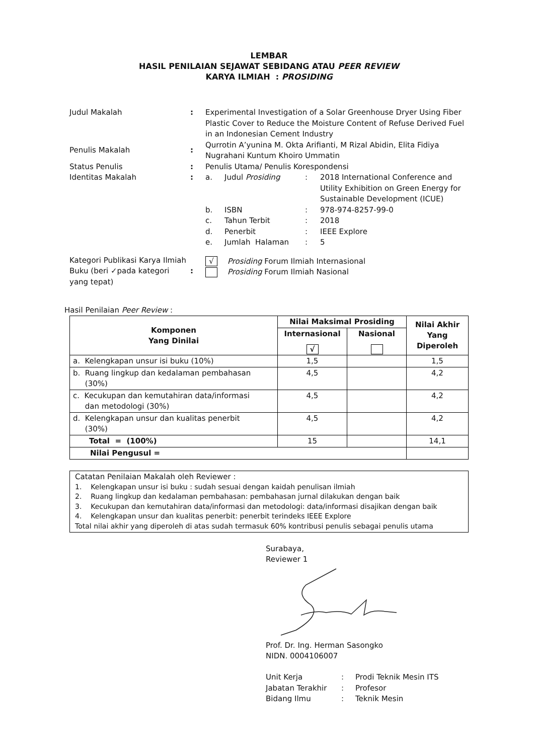LEMBAR
HASIL PENILAIAN SEJAWAT SEBIDANG ATAU PEER REVIEW
KARYA ILMIAH : PROSIDING
| Judul Makalah | : | Experimental Investigation of a Solar Greenhouse Dryer Using Fiber Plastic Cover to Reduce the Moisture Content of Refuse Derived Fuel in an Indonesian Cement Industry | | | |
| Penulis Makalah | : | Qurrotin A’yunina M. Okta Arifianti, M Rizal Abidin, Elita Fidiya Nugrahani Kuntum Khoiro Ummatin | | | |
| Status Penulis | : | Penulis Utama/ Penulis Korespondensi | | | |
| Identitas Makalah | : | a. | Judul Prosiding | : | 2018 International Conference and Utility Exhibition on Green Energy for Sustainable Development (ICUE) |
| | | b. | ISBN | : | 978-974-8257-99-0 |
| | | c. | Tahun Terbit | : | 2018 |
| | | d. | Penerbit | : | IEEE Explore |
| | | e. | Jumlah Halaman | : | 5 |
| Kategori Publikasi Karya Ilmiah Buku (beri ✓pada kategori yang tepat) | : | √ Prosiding Forum Ilmiah Internasional Prosiding Forum Ilmiah Nasional | | | |
Hasil Penilaian Peer Review :
| Komponen Yang Dinilai | Nilai Maksimal Prosiding | | Nilai Akhir Yang Diperoleh |
| --- | --- | --- | --- |
| | Internasional √ | Nasional | |
| a. Kelengkapan unsur isi buku (10%) | 1,5 | | 1,5 |
| b. Ruang lingkup dan kedalaman pembahasan (30%) | 4,5 | | 4,2 |
| c. Kecukupan dan kemutahiran data/informasi dan metodologi (30%) | 4,5 | | 4,2 |
| d. Kelengkapan unsur dan kualitas penerbit (30%) | 4,5 | | 4,2 |
| Total = (100%) | 15 | | 14,1 |
| Nilai Pengusul = | | | |
Catatan Penilaian Makalah oleh Reviewer :
1. Kelengkapan unsur isi buku : sudah sesuai dengan kaidah penulisan ilmiah
2. Ruang lingkup dan kedalaman pembahasan: pembahasan jurnal dilakukan dengan baik
3. Kecukupan dan kemutahiran data/informasi dan metodologi: data/informasi disajikan dengan baik
4. Kelengkapan unsur dan kualitas penerbit: penerbit terindeks IEEE Explore
Total nilai akhir yang diperoleh di atas sudah termasuk 60% kontribusi penulis sebagai penulis utama
Surabaya,
Reviewer 1
Prof. Dr. Ing. Herman Sasongko
NIDN. 0004106007
| Unit Kerja | : | Prodi Teknik Mesin ITS |
| Jabatan Terakhir | : | Profesor |
| Bidang Ilmu | : | Teknik Mesin |